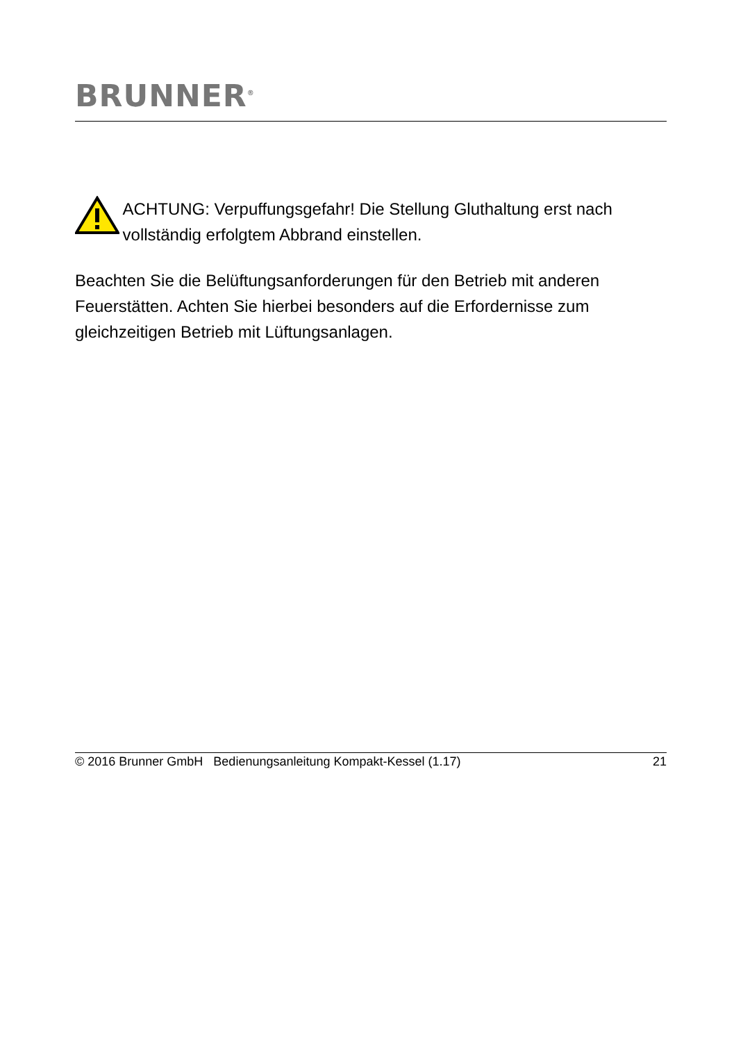BRUNNER<sup>®</sup>
ACHTUNG: Verpuffungsgefahr! Die Stellung Gluthaltung erst nach vollständig erfolgtem Abbrand einstellen.
Beachten Sie die Belüftungsanforderungen für den Betrieb mit anderen Feuerstätten. Achten Sie hierbei besonders auf die Erfordernisse zum gleichzeitigen Betrieb mit Lüftungsanlagen.
© 2016 Brunner GmbH Bedienungsanleitung Kompakt-Kessel (1.17) 21